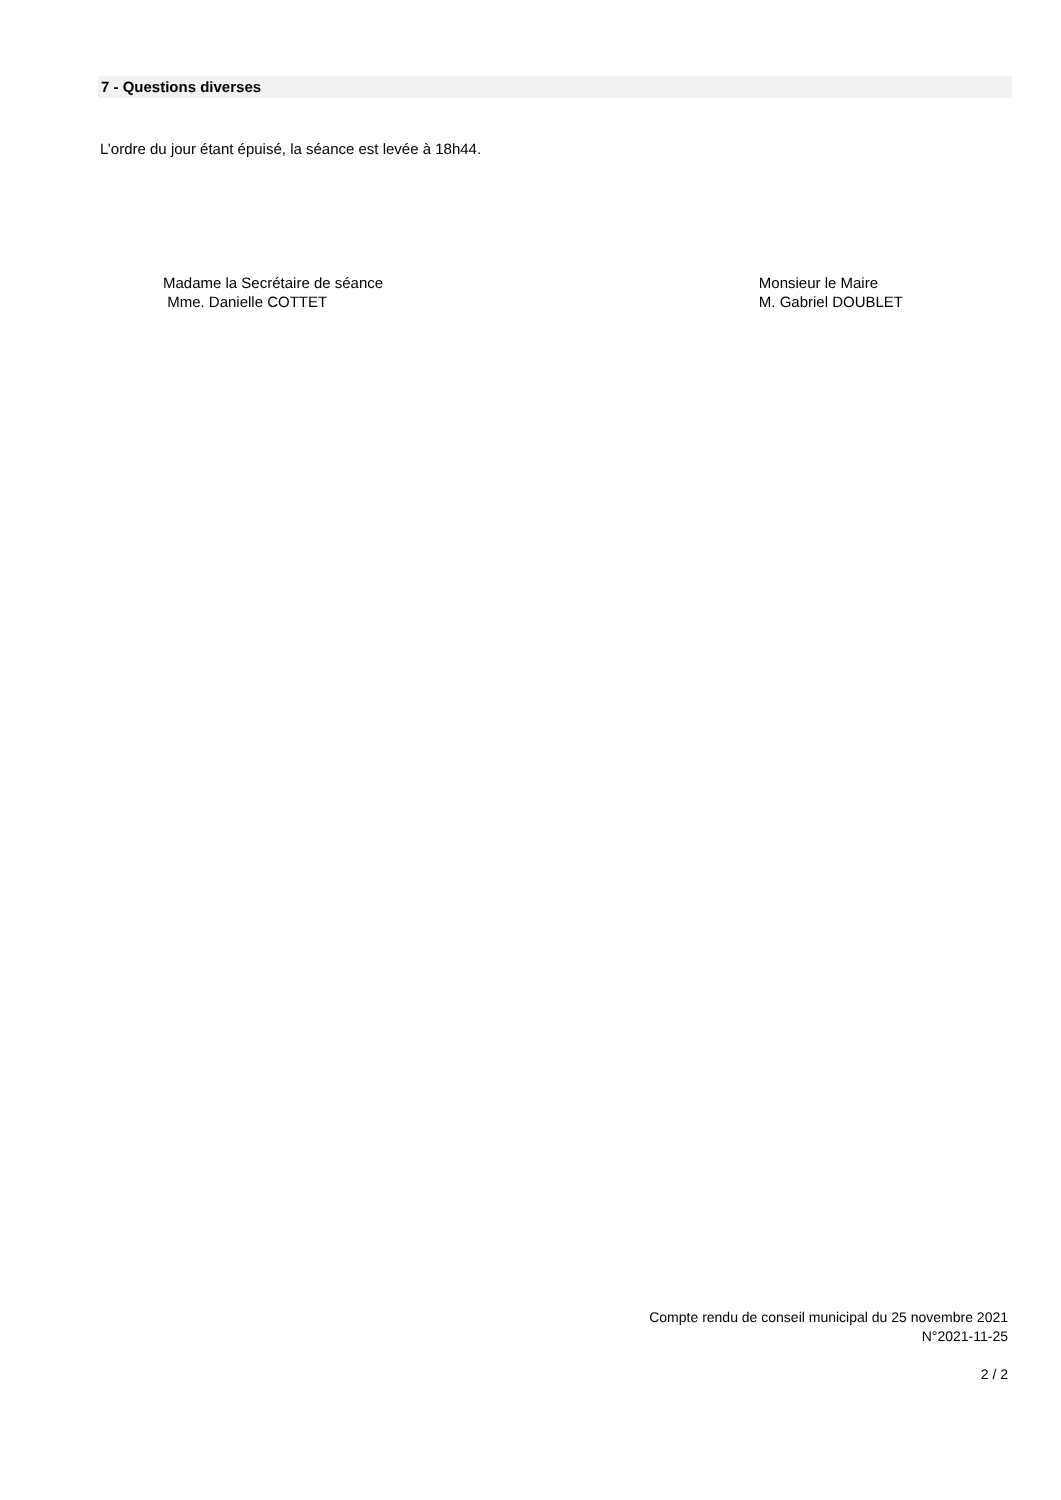7 - Questions diverses
L’ordre du jour étant épuisé, la séance est levée à 18h44.
Madame la Secrétaire de séance
Mme. Danielle COTTET
Monsieur le Maire
M. Gabriel DOUBLET
Compte rendu de conseil municipal du 25 novembre 2021
N°2021-11-25
2 / 2